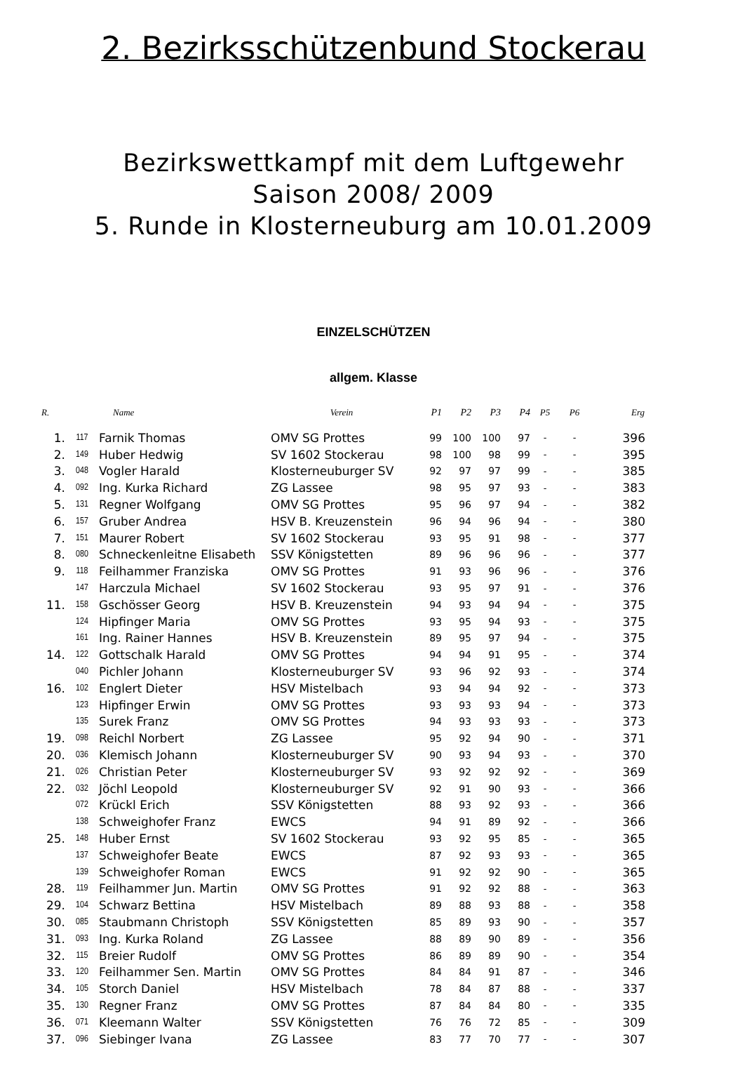2. Bezirksschützenbund Stockerau
Bezirkswettkampf mit dem Luftgewehr
Saison 2008/ 2009
5. Runde in Klosterneuburg am 10.01.2009
EINZELSCHÜTZEN
allgem. Klasse
| R. | | Name | Verein | P1 | P2 | P3 | P4 | P5 | P6 | Erg |
| --- | --- | --- | --- | --- | --- | --- | --- | --- | --- | --- |
| 1. | 117 | Farnik Thomas | OMV SG Prottes | 99 | 100 | 100 | 97 | - | - | 396 |
| 2. | 149 | Huber Hedwig | SV 1602 Stockerau | 98 | 100 | 98 | 99 | - | - | 395 |
| 3. | 048 | Vogler Harald | Klosterneuburger SV | 92 | 97 | 97 | 99 | - | - | 385 |
| 4. | 092 | Ing. Kurka Richard | ZG Lassee | 98 | 95 | 97 | 93 | - | - | 383 |
| 5. | 131 | Regner Wolfgang | OMV SG Prottes | 95 | 96 | 97 | 94 | - | - | 382 |
| 6. | 157 | Gruber Andrea | HSV B. Kreuzenstein | 96 | 94 | 96 | 94 | - | - | 380 |
| 7. | 151 | Maurer Robert | SV 1602 Stockerau | 93 | 95 | 91 | 98 | - | - | 377 |
| 8. | 080 | Schneckenleitne Elisabeth | SSV Königstetten | 89 | 96 | 96 | 96 | - | - | 377 |
| 9. | 118 | Feilhammer Franziska | OMV SG Prottes | 91 | 93 | 96 | 96 | - | - | 376 |
| | 147 | Harczula Michael | SV 1602 Stockerau | 93 | 95 | 97 | 91 | - | - | 376 |
| 11. | 158 | Gschösser Georg | HSV B. Kreuzenstein | 94 | 93 | 94 | 94 | - | - | 375 |
| | 124 | Hipfinger Maria | OMV SG Prottes | 93 | 95 | 94 | 93 | - | - | 375 |
| | 161 | Ing. Rainer Hannes | HSV B. Kreuzenstein | 89 | 95 | 97 | 94 | - | - | 375 |
| 14. | 122 | Gottschalk Harald | OMV SG Prottes | 94 | 94 | 91 | 95 | - | - | 374 |
| | 040 | Pichler Johann | Klosterneuburger SV | 93 | 96 | 92 | 93 | - | - | 374 |
| 16. | 102 | Englert Dieter | HSV Mistelbach | 93 | 94 | 94 | 92 | - | - | 373 |
| | 123 | Hipfinger Erwin | OMV SG Prottes | 93 | 93 | 93 | 94 | - | - | 373 |
| | 135 | Surek Franz | OMV SG Prottes | 94 | 93 | 93 | 93 | - | - | 373 |
| 19. | 098 | Reichl Norbert | ZG Lassee | 95 | 92 | 94 | 90 | - | - | 371 |
| 20. | 036 | Klemisch Johann | Klosterneuburger SV | 90 | 93 | 94 | 93 | - | - | 370 |
| 21. | 026 | Christian Peter | Klosterneuburger SV | 93 | 92 | 92 | 92 | - | - | 369 |
| 22. | 032 | Jöchl Leopold | Klosterneuburger SV | 92 | 91 | 90 | 93 | - | - | 366 |
| | 072 | Krückl Erich | SSV Königstetten | 88 | 93 | 92 | 93 | - | - | 366 |
| | 138 | Schweighofer Franz | EWCS | 94 | 91 | 89 | 92 | - | - | 366 |
| 25. | 148 | Huber Ernst | SV 1602 Stockerau | 93 | 92 | 95 | 85 | - | - | 365 |
| | 137 | Schweighofer Beate | EWCS | 87 | 92 | 93 | 93 | - | - | 365 |
| | 139 | Schweighofer Roman | EWCS | 91 | 92 | 92 | 90 | - | - | 365 |
| 28. | 119 | Feilhammer Jun. Martin | OMV SG Prottes | 91 | 92 | 92 | 88 | - | - | 363 |
| 29. | 104 | Schwarz Bettina | HSV Mistelbach | 89 | 88 | 93 | 88 | - | - | 358 |
| 30. | 085 | Staubmann Christoph | SSV Königstetten | 85 | 89 | 93 | 90 | - | - | 357 |
| 31. | 093 | Ing. Kurka Roland | ZG Lassee | 88 | 89 | 90 | 89 | - | - | 356 |
| 32. | 115 | Breier Rudolf | OMV SG Prottes | 86 | 89 | 89 | 90 | - | - | 354 |
| 33. | 120 | Feilhammer Sen. Martin | OMV SG Prottes | 84 | 84 | 91 | 87 | - | - | 346 |
| 34. | 105 | Storch Daniel | HSV Mistelbach | 78 | 84 | 87 | 88 | - | - | 337 |
| 35. | 130 | Regner Franz | OMV SG Prottes | 87 | 84 | 84 | 80 | - | - | 335 |
| 36. | 071 | Kleemann Walter | SSV Königstetten | 76 | 76 | 72 | 85 | - | - | 309 |
| 37. | 096 | Siebinger Ivana | ZG Lassee | 83 | 77 | 70 | 77 | - | - | 307 |